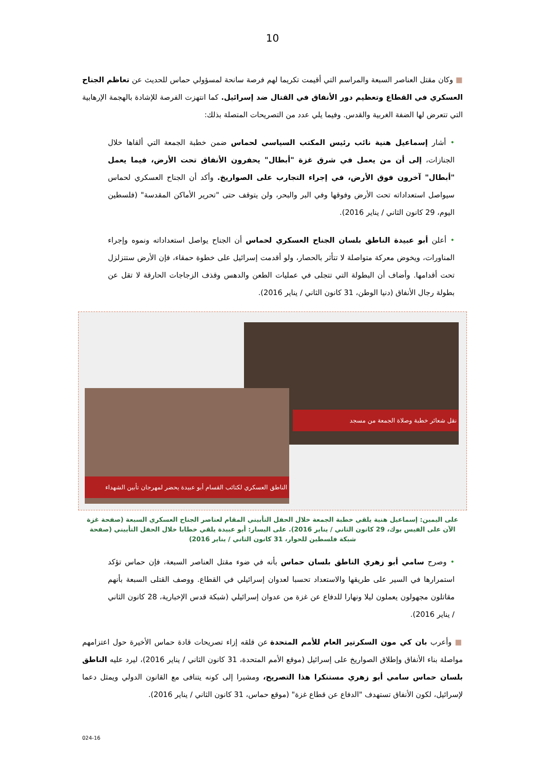10
■ وكان مقتل العناصر السبعة والمراسم التي أقيمت تكريما لهم فرصة سانحة لمسؤولي حماس للحديث عن تعاظم الجناح العسكري في القطاع وتعظيم دور الأنفاق في القتال ضد إسرائيل. كما انتهزت الفرصة للإشادة بالهجمة الإرهابية التي تتعرض لها الضفة الغربية والقدس. وفيما يلي عدد من التصريحات المتصلة بذلك:
• أشار إسماعيل هنية نائب رئيس المكتب السياسي لحماس ضمن خطبة الجمعة التي ألقاها خلال الجنازات، إلى أن من يعمل في شرق غزة "أبطال" يحفرون الأنفاق تحت الأرض، فيما يعمل "أبطال" آخرون فوق الأرض، في إجراء التجارب على الصواريخ. وأكد أن الجناح العسكري لحماس سيواصل استعداداته تحت الأرض وفوقها وفي البر والبحر، ولن يتوقف حتى "تحرير الأماكن المقدسة" (فلسطين اليوم، 29 كانون الثاني / يناير 2016).
• أعلن أبو عبيدة الناطق بلسان الجناح العسكري لحماس أن الجناح يواصل استعداداته ونموه وإجراء المناورات، ويخوض معركة متواصلة لا تتأثر بالحصار، ولو أقدمت إسرائيل على خطوة حمقاء، فإن الأرض ستتزلزل تحت أقدامها. وأضاف أن البطولة التي تتجلى في عمليات الطعن والدهس وقذف الزجاجات الحارقة لا تقل عن بطولة رجال الأنفاق (دنيا الوطن، 31 كانون الثاني / يناير 2016).
نقل شعائر خطبة وصلاة الجمعة من مسجد
الناطق العسكري لكتائب القسام أبو عبيدة يحضر لمهرجان تأبين الشهداء
على اليمين: إسماعيل هنية يلقي خطبة الجمعة خلال الحفل التأبيني المقام لعناصر الجناح العسكري السبعة (صفحة غزة الآن على الفيس بوك، 29 كانون الثاني / يناير 2016). على اليسار: أبو عبيدة يلقي خطابا خلال الحفل التأبيني (صفحة شبكة فلسطين للحوار، 31 كانون الثاني / يناير 2016)
• وصرح سامي أبو زهري الناطق بلسان حماس بأنه في ضوء مقتل العناصر السبعة، فإن حماس تؤكد استمرارها في السير على طريقها والاستعداد تحسبا لعدوان إسرائيلي في القطاع. ووصف القتلى السبعة بأنهم مقاتلون مجهولون يعملون ليلا ونهارا للدفاع عن غزة من عدوان إسرائيلي (شبكة قدس الإخبارية، 28 كانون الثاني / يناير 2016).
■ وأعرب بان كي مون السكرتير العام للأمم المتحدة عن قلقه إزاء تصريحات قادة حماس الأخيرة حول اعتزامهم مواصلة بناء الأنفاق وإطلاق الصواريخ على إسرائيل (موقع الأمم المتحدة، 31 كانون الثاني / يناير 2016)، ليرد عليه الناطق بلسان حماس سامي أبو زهري مستنكرا هذا التصريح، ومشيرا إلى كونه يتنافى مع القانون الدولي ويمثل دعما لإسرائيل، لكون الأنفاق تستهدف "الدفاع عن قطاع غزة" (موقع حماس، 31 كانون الثاني / يناير 2016).
024-16